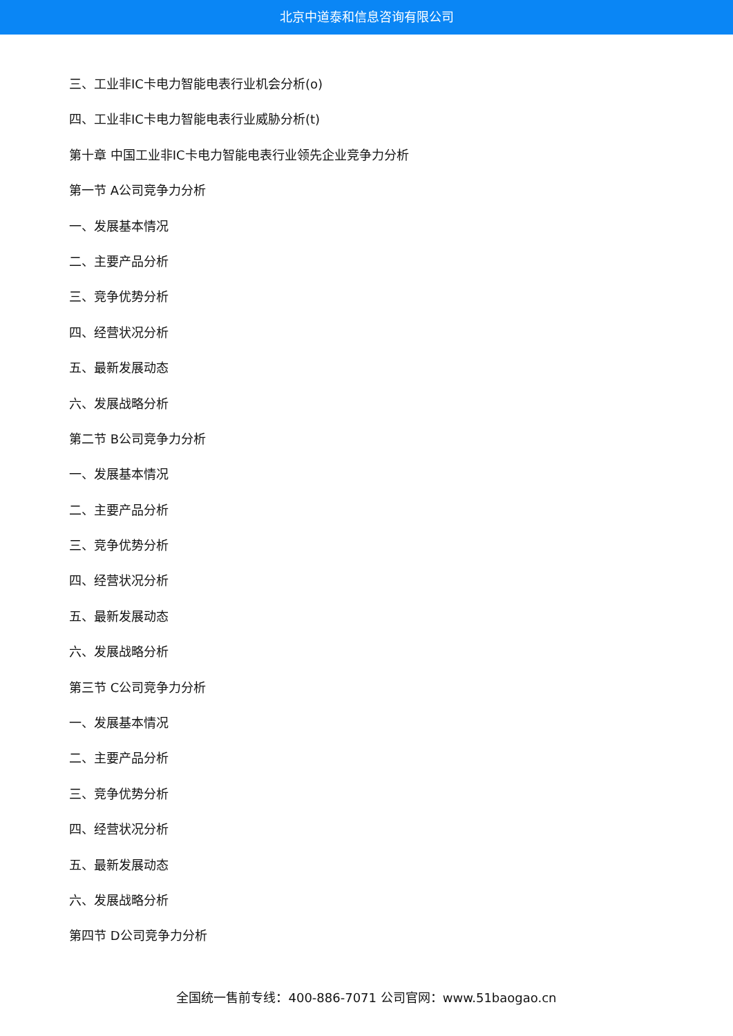北京中道泰和信息咨询有限公司
三、工业非IC卡电力智能电表行业机会分析(o)
四、工业非IC卡电力智能电表行业威胁分析(t)
第十章 中国工业非IC卡电力智能电表行业领先企业竞争力分析
第一节 A公司竞争力分析
一、发展基本情况
二、主要产品分析
三、竞争优势分析
四、经营状况分析
五、最新发展动态
六、发展战略分析
第二节 B公司竞争力分析
一、发展基本情况
二、主要产品分析
三、竞争优势分析
四、经营状况分析
五、最新发展动态
六、发展战略分析
第三节 C公司竞争力分析
一、发展基本情况
二、主要产品分析
三、竞争优势分析
四、经营状况分析
五、最新发展动态
六、发展战略分析
第四节 D公司竞争力分析
全国统一售前专线：400-886-7071 公司官网：www.51baogao.cn